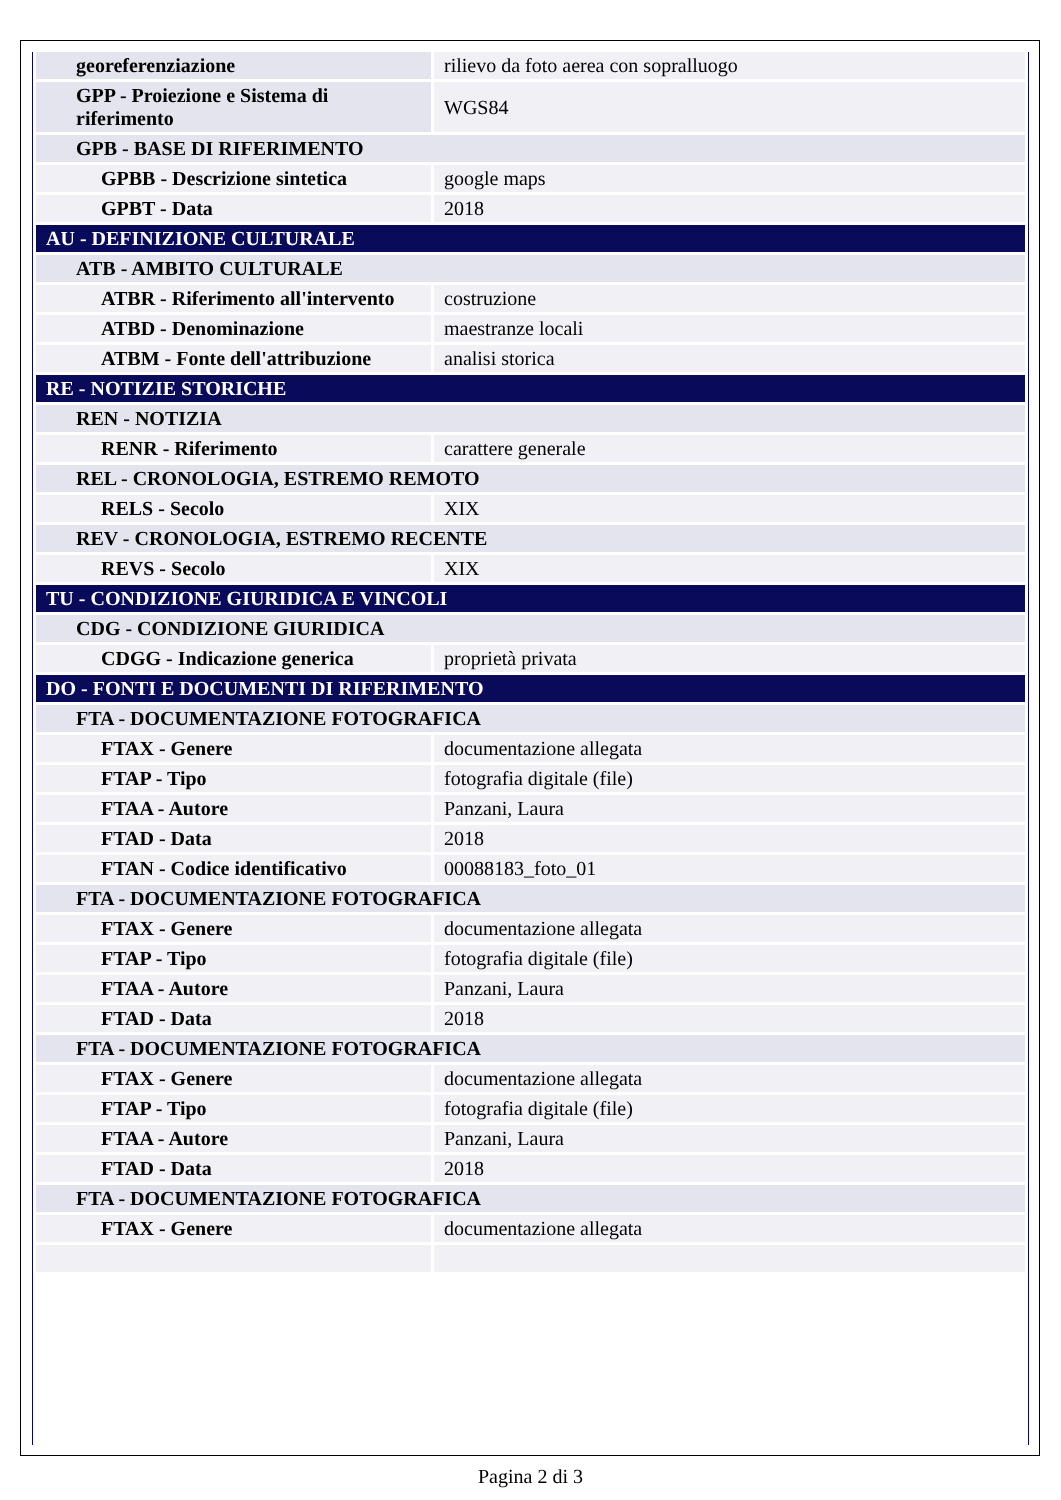| georeferenziazione | rilievo da foto aerea con sopralluogo |
| GPP - Proiezione e Sistema di riferimento | WGS84 |
| GPB - BASE DI RIFERIMENTO | |
| GPBB - Descrizione sintetica | google maps |
| GPBT - Data | 2018 |
| AU - DEFINIZIONE CULTURALE | |
| ATB - AMBITO CULTURALE | |
| ATBR - Riferimento all'intervento | costruzione |
| ATBD - Denominazione | maestranze locali |
| ATBM - Fonte dell'attribuzione | analisi storica |
| RE - NOTIZIE STORICHE | |
| REN - NOTIZIA | |
| RENR - Riferimento | carattere generale |
| REL - CRONOLOGIA, ESTREMO REMOTO | |
| RELS - Secolo | XIX |
| REV - CRONOLOGIA, ESTREMO RECENTE | |
| REVS - Secolo | XIX |
| TU - CONDIZIONE GIURIDICA E VINCOLI | |
| CDG - CONDIZIONE GIURIDICA | |
| CDGG - Indicazione generica | proprietà privata |
| DO - FONTI E DOCUMENTI DI RIFERIMENTO | |
| FTA - DOCUMENTAZIONE FOTOGRAFICA | |
| FTAX - Genere | documentazione allegata |
| FTAP - Tipo | fotografia digitale (file) |
| FTAA - Autore | Panzani, Laura |
| FTAD - Data | 2018 |
| FTAN - Codice identificativo | 00088183_foto_01 |
| FTA - DOCUMENTAZIONE FOTOGRAFICA | |
| FTAX - Genere | documentazione allegata |
| FTAP - Tipo | fotografia digitale (file) |
| FTAA - Autore | Panzani, Laura |
| FTAD - Data | 2018 |
| FTA - DOCUMENTAZIONE FOTOGRAFICA | |
| FTAX - Genere | documentazione allegata |
| FTAP - Tipo | fotografia digitale (file) |
| FTAA - Autore | Panzani, Laura |
| FTAD - Data | 2018 |
| FTA - DOCUMENTAZIONE FOTOGRAFICA | |
| FTAX - Genere | documentazione allegata |
Pagina 2 di 3